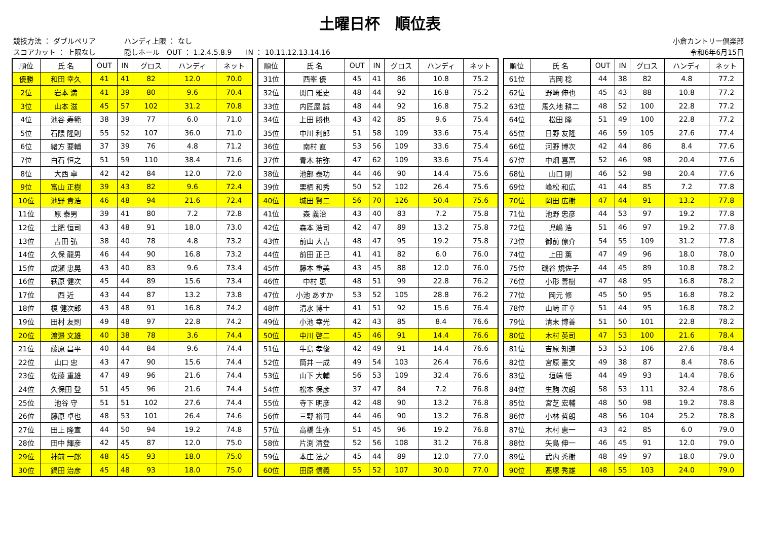土曜日杯　順位表
競技方法 ： ダブルペリア　　　　ハンディ上限 ： なし
スコアカット ： 上限なし　　　　隠しホール　OUT ： 1.2.4.5.8.9　　IN ： 10.11.12.13.14.16
小倉カントリー倶楽部
令和6年6月15日
| 順位 | 氏 名 | OUT | IN | グロス | ハンディ | ネット |
| --- | --- | --- | --- | --- | --- | --- |
| 優勝 | 和田 幸久 | 41 | 41 | 82 | 12.0 | 70.0 |
| 2位 | 岩本 満 | 41 | 39 | 80 | 9.6 | 70.4 |
| 3位 | 山本 滋 | 45 | 57 | 102 | 31.2 | 70.8 |
| 4位 | 池谷 寿範 | 38 | 39 | 77 | 6.0 | 71.0 |
| 5位 | 石隈 隆則 | 55 | 52 | 107 | 36.0 | 71.0 |
| 6位 | 緒方 要輔 | 37 | 39 | 76 | 4.8 | 71.2 |
| 7位 | 白石 恒之 | 51 | 59 | 110 | 38.4 | 71.6 |
| 8位 | 大西 卓 | 42 | 42 | 84 | 12.0 | 72.0 |
| 9位 | 富山 正樹 | 39 | 43 | 82 | 9.6 | 72.4 |
| 10位 | 池野 貴浩 | 46 | 48 | 94 | 21.6 | 72.4 |
| 11位 | 原 泰男 | 39 | 41 | 80 | 7.2 | 72.8 |
| 12位 | 土肥 恒司 | 43 | 48 | 91 | 18.0 | 73.0 |
| 13位 | 吉田 弘 | 38 | 40 | 78 | 4.8 | 73.2 |
| 14位 | 久保 龍男 | 46 | 44 | 90 | 16.8 | 73.2 |
| 15位 | 成瀬 忠晃 | 43 | 40 | 83 | 9.6 | 73.4 |
| 16位 | 萩原 健次 | 45 | 44 | 89 | 15.6 | 73.4 |
| 17位 | 西 近 | 43 | 44 | 87 | 13.2 | 73.8 |
| 18位 | 榎 健次郎 | 43 | 48 | 91 | 16.8 | 74.2 |
| 19位 | 田村 友則 | 49 | 48 | 97 | 22.8 | 74.2 |
| 20位 | 渡邉 文雄 | 40 | 38 | 78 | 3.6 | 74.4 |
| 21位 | 藤原 昌平 | 40 | 44 | 84 | 9.6 | 74.4 |
| 22位 | 山口 忠 | 43 | 47 | 90 | 15.6 | 74.4 |
| 23位 | 佐藤 重雄 | 47 | 49 | 96 | 21.6 | 74.4 |
| 24位 | 久保田 登 | 51 | 45 | 96 | 21.6 | 74.4 |
| 25位 | 池谷 守 | 51 | 51 | 102 | 27.6 | 74.4 |
| 26位 | 藤原 卓也 | 48 | 53 | 101 | 26.4 | 74.6 |
| 27位 | 田上 隆宣 | 44 | 50 | 94 | 19.2 | 74.8 |
| 28位 | 田中 輝彦 | 42 | 45 | 87 | 12.0 | 75.0 |
| 29位 | 神前 一郎 | 48 | 45 | 93 | 18.0 | 75.0 |
| 30位 | 鍋田 治彦 | 45 | 48 | 93 | 18.0 | 75.0 |
| 順位 | 氏 名 | OUT | IN | グロス | ハンディ | ネット |
| --- | --- | --- | --- | --- | --- | --- |
| 31位 | 西峯 優 | 45 | 41 | 86 | 10.8 | 75.2 |
| 32位 | 関口 雅史 | 48 | 44 | 92 | 16.8 | 75.2 |
| 33位 | 内匠屋 誠 | 48 | 44 | 92 | 16.8 | 75.2 |
| 34位 | 上田 勝也 | 43 | 42 | 85 | 9.6 | 75.4 |
| 35位 | 中川 利郎 | 51 | 58 | 109 | 33.6 | 75.4 |
| 36位 | 南村 直 | 53 | 56 | 109 | 33.6 | 75.4 |
| 37位 | 青木 祐弥 | 47 | 62 | 109 | 33.6 | 75.4 |
| 38位 | 池部 泰功 | 44 | 46 | 90 | 14.4 | 75.6 |
| 39位 | 栗栖 和秀 | 50 | 52 | 102 | 26.4 | 75.6 |
| 40位 | 城田 賢二 | 56 | 70 | 126 | 50.4 | 75.6 |
| 41位 | 森 義治 | 43 | 40 | 83 | 7.2 | 75.8 |
| 42位 | 森本 浩司 | 42 | 47 | 89 | 13.2 | 75.8 |
| 43位 | 前山 大吉 | 48 | 47 | 95 | 19.2 | 75.8 |
| 44位 | 前田 正己 | 41 | 41 | 82 | 6.0 | 76.0 |
| 45位 | 藤本 重美 | 43 | 45 | 88 | 12.0 | 76.0 |
| 46位 | 中村 恵 | 48 | 51 | 99 | 22.8 | 76.2 |
| 47位 | 小池 あすか | 53 | 52 | 105 | 28.8 | 76.2 |
| 48位 | 清水 博士 | 41 | 51 | 92 | 15.6 | 76.4 |
| 49位 | 小池 幸光 | 42 | 43 | 85 | 8.4 | 76.6 |
| 50位 | 中川 啓二 | 45 | 46 | 91 | 14.4 | 76.6 |
| 51位 | 牛島 孝俊 | 42 | 49 | 91 | 14.4 | 76.6 |
| 52位 | 筒井 一成 | 49 | 54 | 103 | 26.4 | 76.6 |
| 53位 | 山下 大輔 | 56 | 53 | 109 | 32.4 | 76.6 |
| 54位 | 松本 保彦 | 37 | 47 | 84 | 7.2 | 76.8 |
| 55位 | 寺下 明彦 | 42 | 48 | 90 | 13.2 | 76.8 |
| 56位 | 三野 裕司 | 44 | 46 | 90 | 13.2 | 76.8 |
| 57位 | 高橋 生弥 | 51 | 45 | 96 | 19.2 | 76.8 |
| 58位 | 片渕 清登 | 52 | 56 | 108 | 31.2 | 76.8 |
| 59位 | 本庄 法之 | 45 | 44 | 89 | 12.0 | 77.0 |
| 60位 | 田原 信義 | 55 | 52 | 107 | 30.0 | 77.0 |
| 順位 | 氏 名 | OUT | IN | グロス | ハンディ | ネット |
| --- | --- | --- | --- | --- | --- | --- |
| 61位 | 吉岡 稔 | 44 | 38 | 82 | 4.8 | 77.2 |
| 62位 | 野崎 伸也 | 45 | 43 | 88 | 10.8 | 77.2 |
| 63位 | 馬久地 耕二 | 48 | 52 | 100 | 22.8 | 77.2 |
| 64位 | 松田 隆 | 51 | 49 | 100 | 22.8 | 77.2 |
| 65位 | 日野 友隆 | 46 | 59 | 105 | 27.6 | 77.4 |
| 66位 | 河野 博次 | 42 | 44 | 86 | 8.4 | 77.6 |
| 67位 | 中畑 喜富 | 52 | 46 | 98 | 20.4 | 77.6 |
| 68位 | 山口 剛 | 46 | 52 | 98 | 20.4 | 77.6 |
| 69位 | 峰松 和広 | 41 | 44 | 85 | 7.2 | 77.8 |
| 70位 | 岡田 広樹 | 47 | 44 | 91 | 13.2 | 77.8 |
| 71位 | 池野 忠彦 | 44 | 53 | 97 | 19.2 | 77.8 |
| 72位 | 児嶋 浩 | 51 | 46 | 97 | 19.2 | 77.8 |
| 73位 | 御前 僚介 | 54 | 55 | 109 | 31.2 | 77.8 |
| 74位 | 上田 薫 | 47 | 49 | 96 | 18.0 | 78.0 |
| 75位 | 磯谷 規佐子 | 44 | 45 | 89 | 10.8 | 78.2 |
| 76位 | 小形 善樹 | 47 | 48 | 95 | 16.8 | 78.2 |
| 77位 | 岡元 修 | 45 | 50 | 95 | 16.8 | 78.2 |
| 78位 | 山﨑 正幸 | 51 | 44 | 95 | 16.8 | 78.2 |
| 79位 | 清末 博善 | 51 | 50 | 101 | 22.8 | 78.2 |
| 80位 | 木村 英司 | 47 | 53 | 100 | 21.6 | 78.4 |
| 81位 | 吉原 知道 | 53 | 53 | 106 | 27.6 | 78.4 |
| 82位 | 宮原 憲文 | 49 | 38 | 87 | 8.4 | 78.6 |
| 83位 | 垣端 悟 | 44 | 49 | 93 | 14.4 | 78.6 |
| 84位 | 生駒 次朗 | 58 | 53 | 111 | 32.4 | 78.6 |
| 85位 | 宮芝 宏輔 | 48 | 50 | 98 | 19.2 | 78.8 |
| 86位 | 小林 哲朗 | 48 | 56 | 104 | 25.2 | 78.8 |
| 87位 | 木村 恵一 | 43 | 42 | 85 | 6.0 | 79.0 |
| 88位 | 矢島 伸一 | 46 | 45 | 91 | 12.0 | 79.0 |
| 89位 | 武内 秀樹 | 48 | 49 | 97 | 18.0 | 79.0 |
| 90位 | 髙塚 秀雄 | 48 | 55 | 103 | 24.0 | 79.0 |